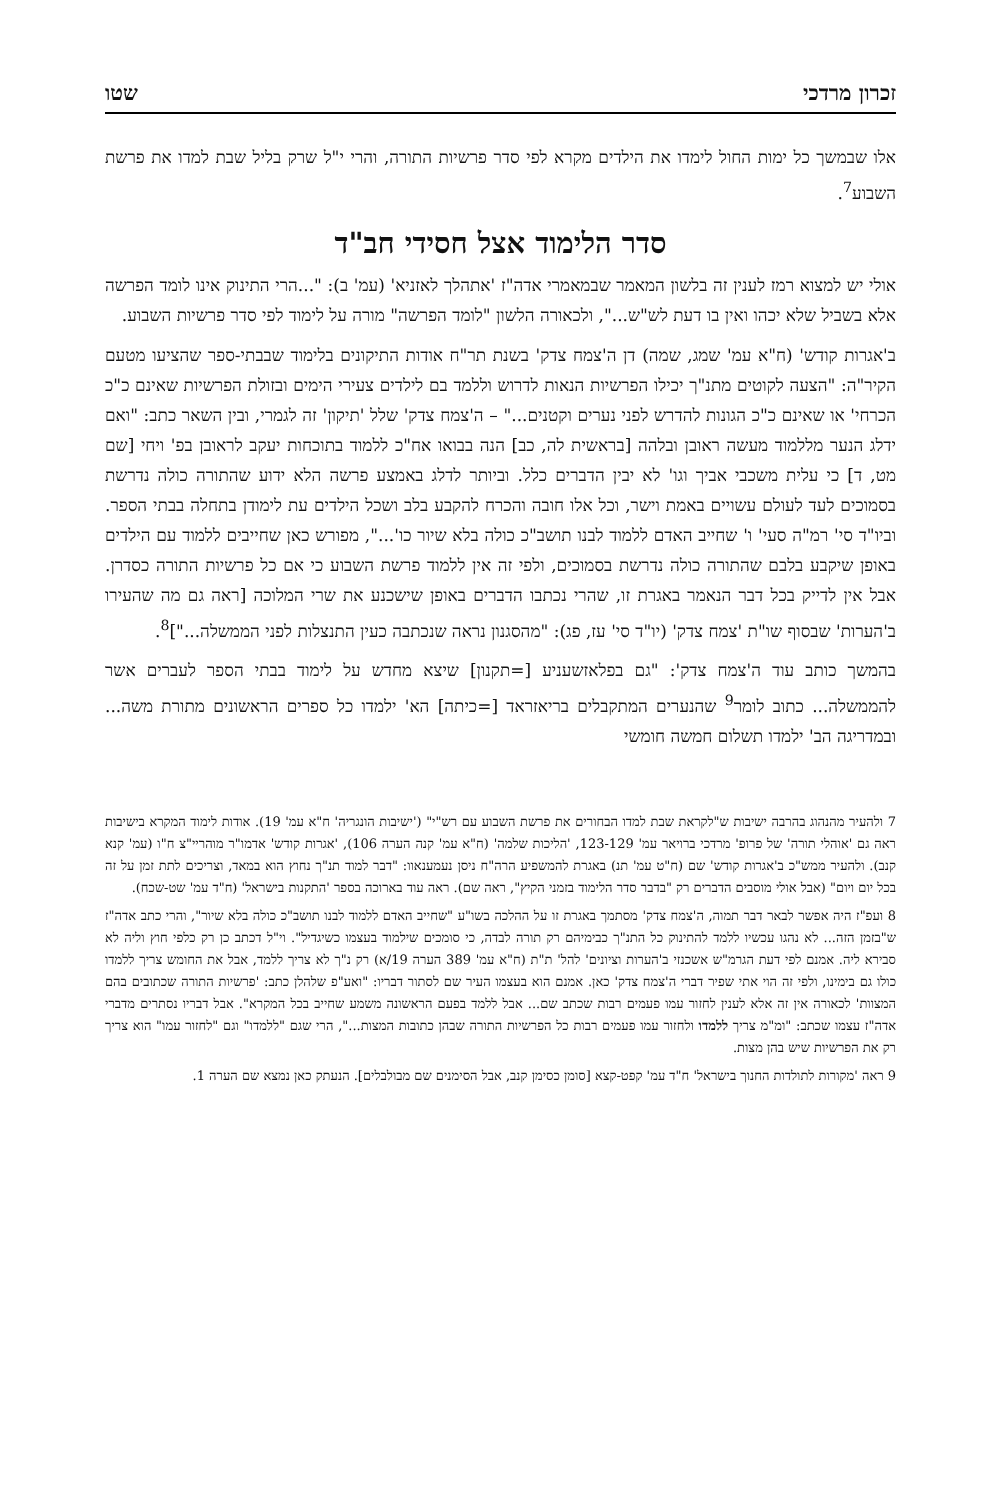זכרון מרדכי שטו
אלו שבמשך כל ימות החול לימדו את הילדים מקרא לפי סדר פרשיות התורה, והרי י"ל שרק בליל שבת למדו את פרשת השבוע<sup>7</sup>.
סדר הלימוד אצל חסידי חב"ד
אולי יש למצוא רמז לענין זה בלשון המאמר שבמאמרי אדה"ז 'אתהלך לאזניא' (עמ' ב): "...הרי התינוק אינו לומד הפרשה אלא בשביל שלא יכהו ואין בו דעת לש"ש...", ולכאורה הלשון "לומד הפרשה" מורה על לימוד לפי סדר פרשיות השבוע.
ב'אגרות קודש' (ח"א עמ' שמג, שמה) דן ה'צמח צדק' בשנת תר"ח אודות התיקונים בלימוד שבבתי-ספר שהציעו מטעם הקיר"ה: "הצעה לקוטים מתנ"ך יכילו הפרשיות הנאות לדרוש וללמד בם לילדים צעירי הימים ובזולת הפרשיות שאינם כ"כ הכרחי' או שאינם כ"כ הגונות להדרש לפני נערים וקטנים..." – ה'צמח צדק' שלל 'תיקון' זה לגמרי, ובין השאר כתב: "ואם ידלג הנער מללמוד מעשה ראובן ובלהה [בראשית לה, כב] הנה בבואו אח"כ ללמוד בתוכחות יעקב לראובן בפ' ויחי [שם מט, ד] כי עלית משכבי אביך וגו' לא יבין הדברים כלל. וביותר לדלג באמצע פרשה הלא ידוע שהתורה כולה נדרשת בסמוכים לעד לעולם עשויים באמת וישר, וכל אלו חובה והכרח להקבע בלב ושכל הילדים עת לימודן בתחלה בבתי הספר. וביו"ד סי' רמ"ה סעי' ו' שחייב האדם ללמוד לבנו תושב"כ כולה בלא שיור כו'...", מפורש כאן שחייבים ללמוד עם הילדים באופן שיקבע בלבם שהתורה כולה נדרשת בסמוכים, ולפי זה אין ללמוד פרשת השבוע כי אם כל פרשיות התורה כסדרן. אבל אין לדייק בכל דבר הנאמר באגרת זו, שהרי נכתבו הדברים באופן שישכנע את שרי המלוכה [ראה גם מה שהעירו ב'הערות' שבסוף שו"ת 'צמח צדק' (יו"ד סי' עז, פג): "מהסגנון נראה שנכתבה כעין התנצלות לפני הממשלה..."]<sup>8</sup>.
בהמשך כותב עוד ה'צמח צדק': "גם בפלאזשעניע [=תקנון] שיצא מחדש על לימוד בבתי הספר לעברים אשר להממשלה... כתוב לומר<sup>9</sup> שהנערים המתקבלים בריאזראד [=כיתה] הא' ילמדו כל ספרים הראשונים מתורת משה... ובמדריגה הב' ילמדו תשלום חמשה חומשי
7 ולהעיר מהנהוג בהרבה ישיבות ש"לקראת שבת למדו הבחורים את פרשת השבוע עם רש"י" ('ישיבות הונגריה' ח"א עמ' 19). אודות לימוד המקרא בישיבות ראה גם 'אוהלי תורה' של פרופ' מרדכי ברויאר עמ' 123-129, 'הליכות שלמה' (ח"א עמ' קנה הערה 106), 'אגרות קודש' אדמו"ר מוהריי"צ ח"ו (עמ' קנא קנב). ולהעיר ממש"כ ב'אגרות קודש' שם (ח"ט עמ' תנ) באגרת להמשפיע הרה"ח ניסן נעמענאוו: "דבר למוד תנ"ך נחוץ הוא במאד, וצריכים לתת זמן על זה בכל יום ויום" (אבל אולי מוסבים הדברים רק "בדבר סדר הלימוד בזמני הקיץ", ראה שם). ראה עוד בארוכה בספר 'התקנות בישראל' (ח"ד עמ' שט-שכח).
8 ועפ"ז היה אפשר לבאר דבר תמוה, ה'צמח צדק' מסתמך באגרת זו על ההלכה בשו"ע "שחייב האדם ללמוד לבנו תושב"כ כולה בלא שיור", והרי כתב אדה"ז ש"בזמן הזה... לא נהגו עכשיו ללמד להתינוק כל התנ"ך כבימיהם רק תורה לבדה, כי סומכים שילמוד בעצמו כשיגדיל". וי"ל דכתב כן רק כלפי חוץ וליה לא סבירא ליה. אמנם לפי דעת הגרמ"ש אשכנזי ב'הערות וציונים' להל' ת"ת (ח"א עמ' 389 הערה 19/א) רק נ"ך לא צריך ללמד, אבל את החומש צריך ללמדו כולו גם בימינו, ולפי זה הוי אתי שפיר דברי ה'צמח צדק' כאן. אמנם הוא בעצמו העיר שם לסתור דבריו: "ואע"פ שלהלן כתב: 'פרשיות התורה שכתובים בהם המצוות' לכאורה אין זה אלא לענין לחזור עמו פעמים רבות שכתב שם... אבל ללמד בפעם הראשונה משמע שחייב בכל המקרא". אבל דבריו נסתרים מדברי אדה"ז עצמו שכתב: "ומ"מ צריך ללמדו ולחזור עמו פעמים רבות כל הפרשיות התורה שבהן כתובות המצות...", הרי שגם "ללמדו" וגם "לחזור עמו" הוא צריך רק את הפרשיות שיש בהן מצות.
9 ראה 'מקורות לתולדות החנוך בישראל' ח"ד עמ' קפט-קצא [סומן כסימן קנב, אבל הסימנים שם מבולבלים]. הנעתק כאן נמצא שם הערה 1.